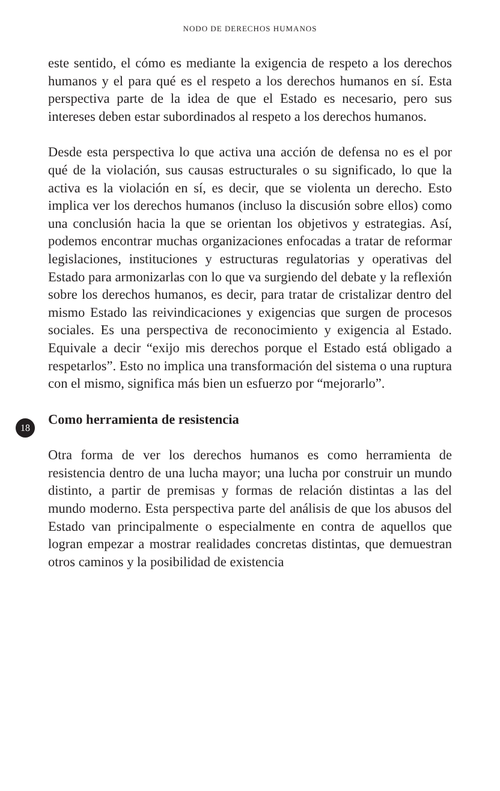NODO DE DERECHOS HUMANOS
18
este sentido, el cómo es mediante la exigencia de respeto a los derechos humanos y el para qué es el respeto a los derechos humanos en sí. Esta perspectiva parte de la idea de que el Estado es necesario, pero sus intereses deben estar subordinados al respeto a los derechos humanos.
Desde esta perspectiva lo que activa una acción de defensa no es el por qué de la violación, sus causas estructurales o su significado, lo que la activa es la violación en sí, es decir, que se violenta un derecho. Esto implica ver los derechos humanos (incluso la discusión sobre ellos) como una conclusión hacia la que se orientan los objetivos y estrategias. Así, podemos encontrar muchas organizaciones enfocadas a tratar de reformar legislaciones, instituciones y estructuras regulatorias y operativas del Estado para armonizarlas con lo que va surgiendo del debate y la reflexión sobre los derechos humanos, es decir, para tratar de cristalizar dentro del mismo Estado las reivindicaciones y exigencias que surgen de procesos sociales. Es una perspectiva de reconocimiento y exigencia al Estado. Equivale a decir “exijo mis derechos porque el Estado está obligado a respetarlos”. Esto no implica una transformación del sistema o una ruptura con el mismo, significa más bien un esfuerzo por “mejorarlo”.
Como herramienta de resistencia
Otra forma de ver los derechos humanos es como herramienta de resistencia dentro de una lucha mayor; una lucha por construir un mundo distinto, a partir de premisas y formas de relación distintas a las del mundo moderno. Esta perspectiva parte del análisis de que los abusos del Estado van principalmente o especialmente en contra de aquellos que logran empezar a mostrar realidades concretas distintas, que demuestran otros caminos y la posibilidad de existencia